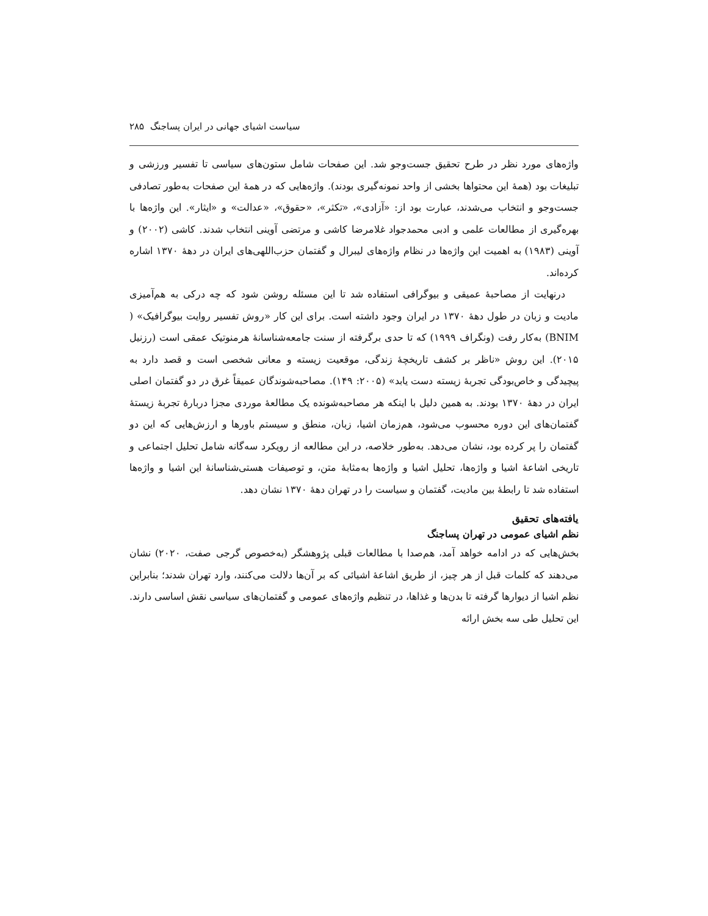سیاست اشیای جهانی در ایران پساجنگ ۲۸۵
واژه‌های مورد نظر در طرح تحقیق جست‌وجو شد. این صفحات شامل ستون‌های سیاسی تا تفسیر ورزشی و تبلیغات بود (همهٔ این محتواها بخشی از واحد نمونه‌گیری بودند). واژه‌هایی که در همهٔ این صفحات به‌طور تصادفی جست‌وجو و انتخاب می‌شدند، عبارت بود از: «آزادی»، «تکثر»، «حقوق»، «عدالت» و «ایثار». این واژه‌ها با بهره‌گیری از مطالعات علمی و ادبی محمدجواد غلامرضا کاشی و مرتضی آوینی انتخاب شدند. کاشی (۲۰۰۲) و آوینی (۱۹۸۳) به اهمیت این واژه‌ها در نظام واژه‌های لیبرال و گفتمان حزب‌اللهی‌های ایران در دههٔ ۱۳۷۰ اشاره کرده‌اند.
درنهایت از مصاحبهٔ عمیقی و بیوگرافی استفاده شد تا این مسئله روشن شود که چه درکی به هم‌آمیزی مادیت و زبان در طول دههٔ ۱۳۷۰ در ایران وجود داشته است. برای این کار «روش تفسیر روایت بیوگرافیک» ( BNIM) به‌کار رفت (ونگراف ۱۹۹۹) که تا حدی برگرفته از سنت جامعه‌شناسانهٔ هرمنوتیک عمقی است (رزنیل ۲۰۱۵). این روش «ناظر بر کشف تاریخچهٔ زندگی، موقعیت زیسته و معانی شخصی است و قصد دارد به پیچیدگی و خاص‌بودگی تجربهٔ زیسته دست یابد» (۲۰۰۵: ۱۴۹). مصاحبه‌شوندگان عمیقاً غرق در دو گفتمان اصلی ایران در دههٔ ۱۳۷۰ بودند. به همین دلیل با اینکه هر مصاحبه‌شونده یک مطالعهٔ موردی مجزا دربارهٔ تجربهٔ زیستهٔ گفتمان‌های این دوره محسوب می‌شود، هم‌زمان اشیا، زبان، منطق و سیستم باورها و ارزش‌هایی که این دو گفتمان را پر کرده بود، نشان می‌دهد. به‌طور خلاصه، در این مطالعه از رویکرد سه‌گانه شامل تحلیل اجتماعی و تاریخی اشاعهٔ اشیا و واژه‌ها، تحلیل اشیا و واژه‌ها به‌مثابهٔ متن، و توصیفات هستی‌شناسانهٔ این اشیا و واژه‌ها استفاده شد تا رابطهٔ بین مادیت، گفتمان و سیاست را در تهران دههٔ ۱۳۷۰ نشان دهد.
یافته‌های تحقیق
نظم اشیای عمومی در تهران پساجنگ
بخش‌هایی که در ادامه خواهد آمد، هم‌صدا با مطالعات قبلی پژوهشگر (به‌خصوص گرجی صفت، ۲۰۲۰) نشان می‌دهند که کلمات قبل از هر چیز، از طریق اشاعهٔ اشیائی که بر آن‌ها دلالت می‌کنند، وارد تهران شدند؛ بنابراین نظم اشیا از دیوارها گرفته تا بدن‌ها و غذاها، در تنظیم واژه‌های عمومی و گفتمان‌های سیاسی نقش اساسی دارند. این تحلیل طی سه بخش ارائه